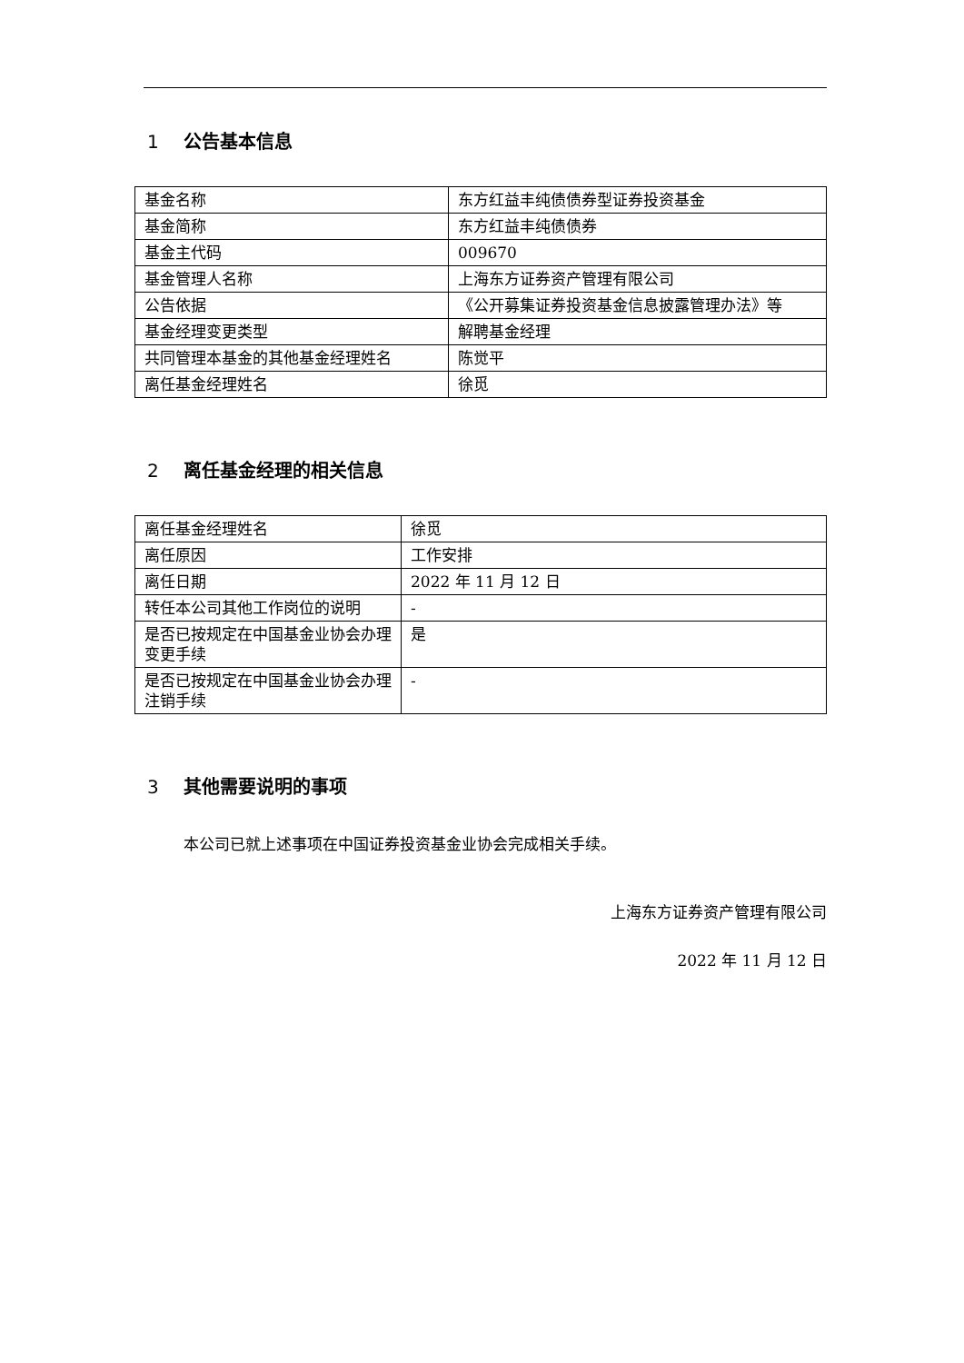1 公告基本信息
| 基金名称 | 东方红益丰纯债债券型证券投资基金 |
| 基金简称 | 东方红益丰纯债债券 |
| 基金主代码 | 009670 |
| 基金管理人名称 | 上海东方证券资产管理有限公司 |
| 公告依据 | 《公开募集证券投资基金信息披露管理办法》等 |
| 基金经理变更类型 | 解聘基金经理 |
| 共同管理本基金的其他基金经理姓名 | 陈觉平 |
| 离任基金经理姓名 | 徐觅 |
2 离任基金经理的相关信息
| 离任基金经理姓名 | 徐觅 |
| 离任原因 | 工作安排 |
| 离任日期 | 2022 年 11 月 12 日 |
| 转任本公司其他工作岗位的说明 | - |
| 是否已按规定在中国基金业协会办理变更手续 | 是 |
| 是否已按规定在中国基金业协会办理注销手续 | - |
3 其他需要说明的事项
本公司已就上述事项在中国证券投资基金业协会完成相关手续。
上海东方证券资产管理有限公司
2022 年 11 月 12 日